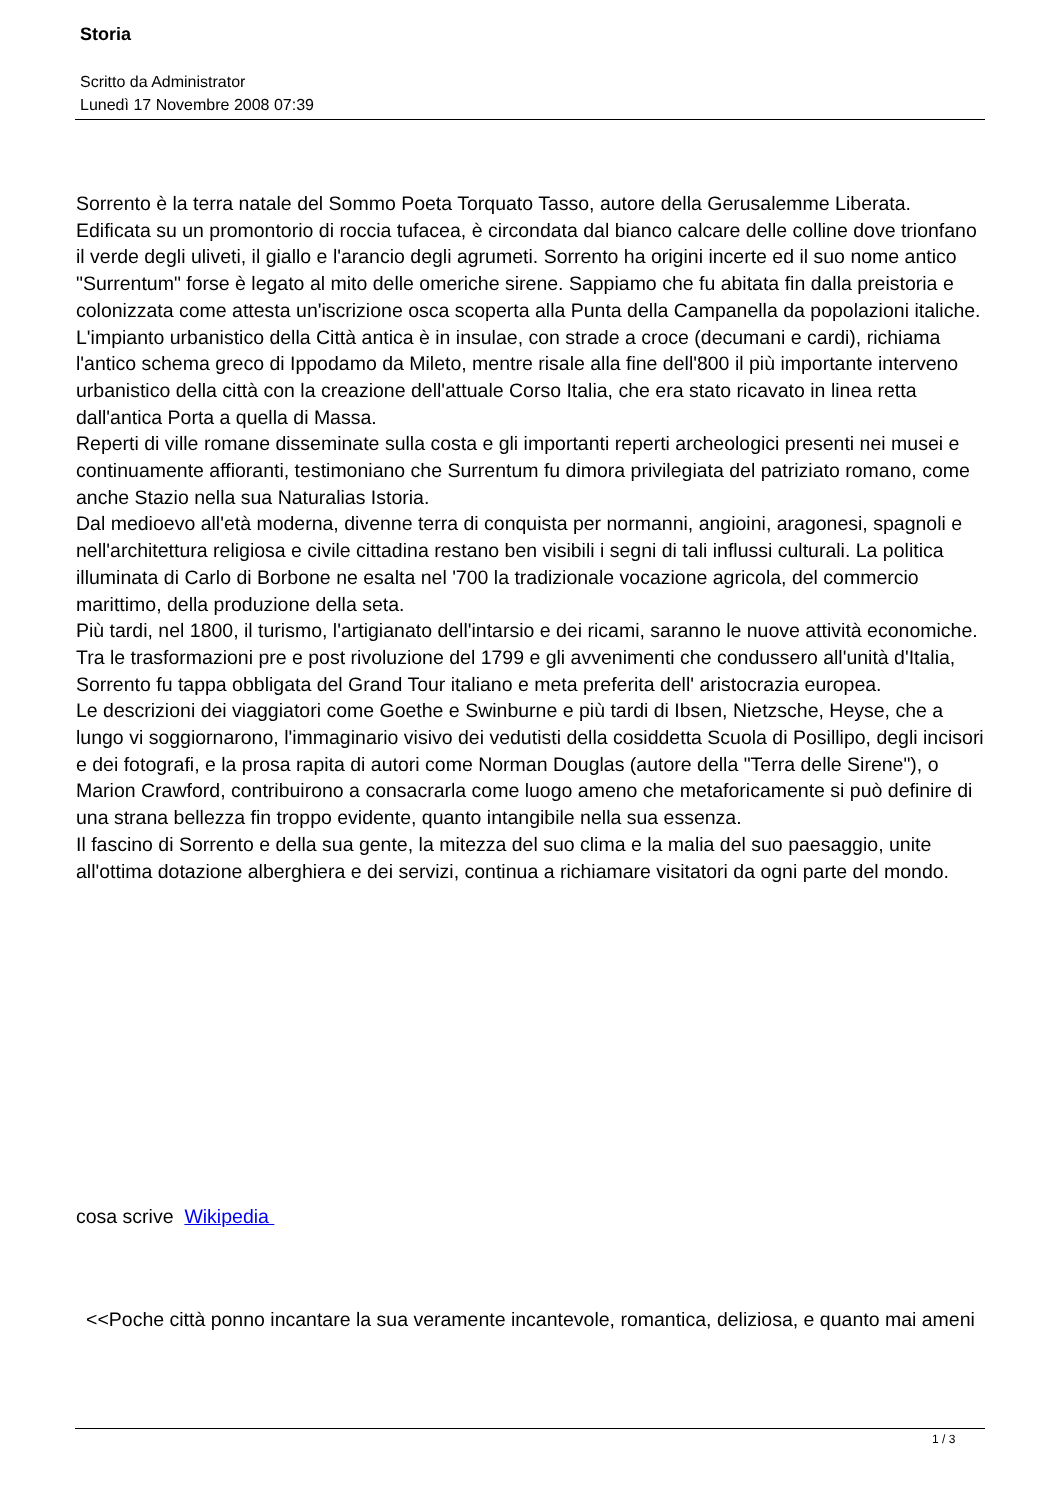Storia
Scritto da Administrator
Lunedì 17 Novembre 2008 07:39
Sorrento è la terra natale del Sommo Poeta Torquato Tasso, autore della Gerusalemme Liberata. Edificata su un promontorio di roccia tufacea, è circondata dal bianco calcare delle colline dove trionfano il verde degli uliveti, il giallo e l'arancio degli agrumeti. Sorrento ha origini incerte ed il suo nome antico "Surrentum" forse è legato al mito delle omeriche sirene. Sappiamo che fu abitata fin dalla preistoria e colonizzata come attesta un'iscrizione osca scoperta alla Punta della Campanella da popolazioni italiche.
L'impianto urbanistico della Città antica è in insulae, con strade a croce (decumani e cardi), richiama l'antico schema greco di Ippodamo da Mileto, mentre risale alla fine dell'800 il più importante interveno urbanistico della città con la creazione dell'attuale Corso Italia, che era stato ricavato in linea retta dall'antica Porta a quella di Massa.
Reperti di ville romane disseminate sulla costa e gli importanti reperti archeologici presenti nei musei e continuamente affioranti, testimoniano che Surrentum fu dimora privilegiata del patriziato romano, come anche Stazio nella sua Naturalias Istoria.
Dal medioevo all'età moderna, divenne terra di conquista per normanni, angioini, aragonesi, spagnoli e nell'architettura religiosa e civile cittadina restano ben visibili i segni di tali influssi culturali. La politica illuminata di Carlo di Borbone ne esalta nel '700 la tradizionale vocazione agricola, del commercio marittimo, della produzione della seta.
Più tardi, nel 1800, il turismo, l'artigianato dell'intarsio e dei ricami, saranno le nuove attività economiche.
Tra le trasformazioni pre e post rivoluzione del 1799 e gli avvenimenti che condussero all'unità d'Italia, Sorrento fu tappa obbligata del Grand Tour italiano e meta preferita dell' aristocrazia europea.
Le descrizioni dei viaggiatori come Goethe e Swinburne e più tardi di Ibsen, Nietzsche, Heyse, che a lungo vi soggiornarono, l'immaginario visivo dei vedutisti della cosiddetta Scuola di Posillipo, degli incisori e dei fotografi, e la prosa rapita di autori come Norman Douglas (autore della "Terra delle Sirene"), o Marion Crawford, contribuirono a consacrarla come luogo ameno che metaforicamente si può definire di una strana bellezza fin troppo evidente, quanto intangibile nella sua essenza.
Il fascino di Sorrento e della sua gente, la mitezza del suo clima e la malia del suo paesaggio, unite all'ottima dotazione alberghiera e dei servizi, continua a richiamare visitatori da ogni parte del mondo.
cosa scrive Wikipedia
<<Poche città ponno incantare la sua veramente incantevole, romantica, deliziosa, e quanto mai ameni
1 / 3